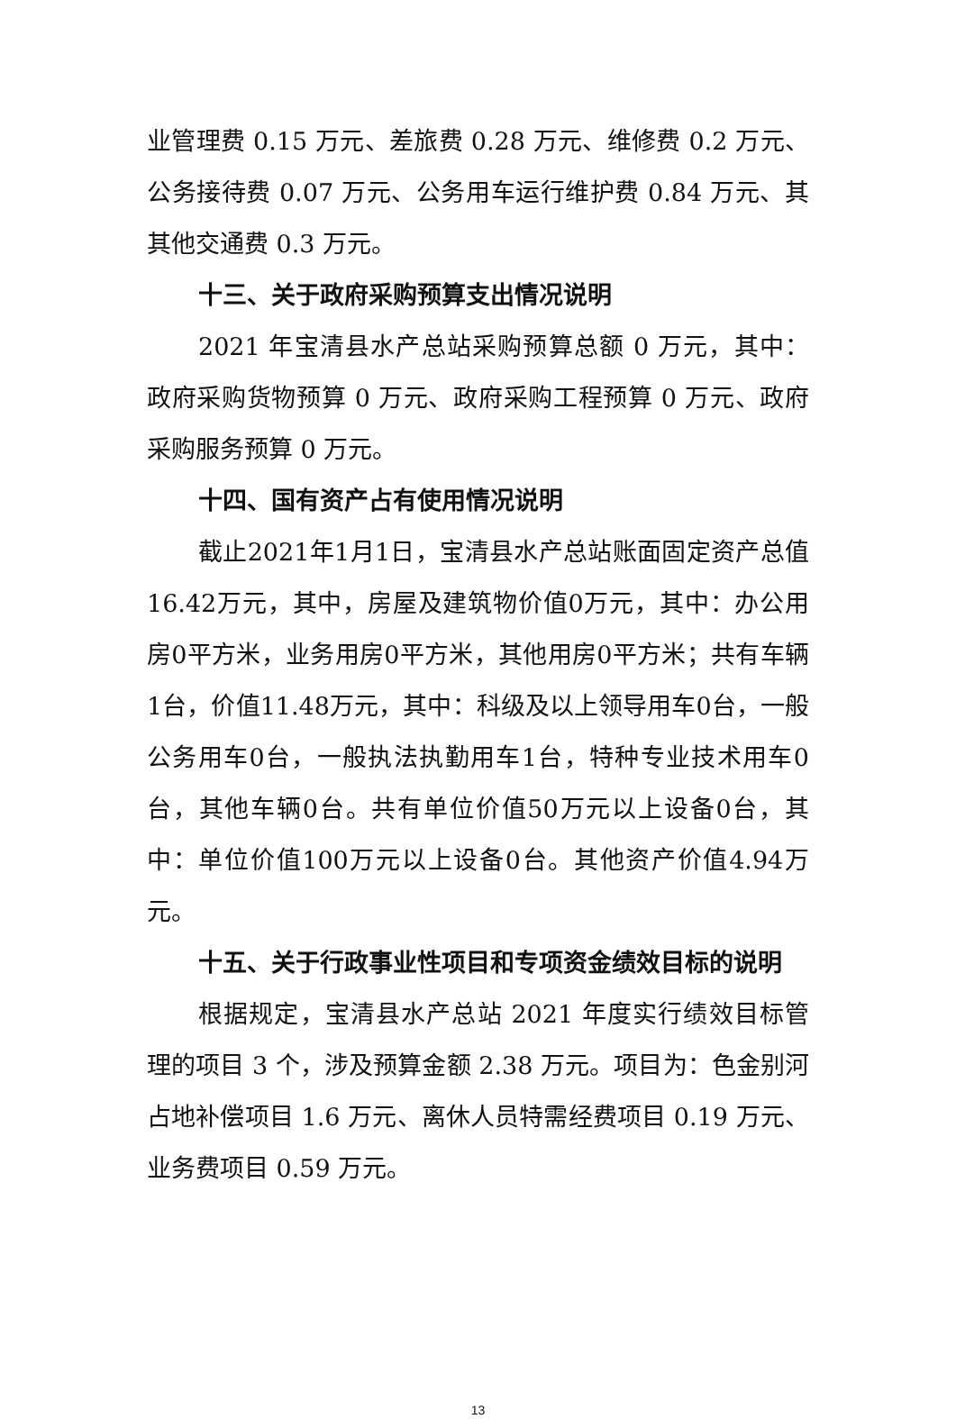业管理费 0.15 万元、差旅费 0.28 万元、维修费 0.2 万元、公务接待费 0.07 万元、公务用车运行维护费 0.84 万元、其其他交通费 0.3 万元。
十三、关于政府采购预算支出情况说明
2021 年宝清县水产总站采购预算总额 0 万元，其中：政府采购货物预算 0 万元、政府采购工程预算 0 万元、政府采购服务预算 0 万元。
十四、国有资产占有使用情况说明
截止2021年1月1日，宝清县水产总站账面固定资产总值16.42万元，其中，房屋及建筑物价值0万元，其中：办公用房0平方米，业务用房0平方米，其他用房0平方米；共有车辆1台，价值11.48万元，其中：科级及以上领导用车0台，一般公务用车0台，一般执法执勤用车1台，特种专业技术用车0台，其他车辆0台。共有单位价值50万元以上设备0台，其中：单位价值100万元以上设备0台。其他资产价值4.94万元。
十五、关于行政事业性项目和专项资金绩效目标的说明
根据规定，宝清县水产总站 2021 年度实行绩效目标管理的项目 3 个，涉及预算金额 2.38 万元。项目为：色金别河占地补偿项目 1.6 万元、离休人员特需经费项目 0.19 万元、业务费项目 0.59 万元。
13